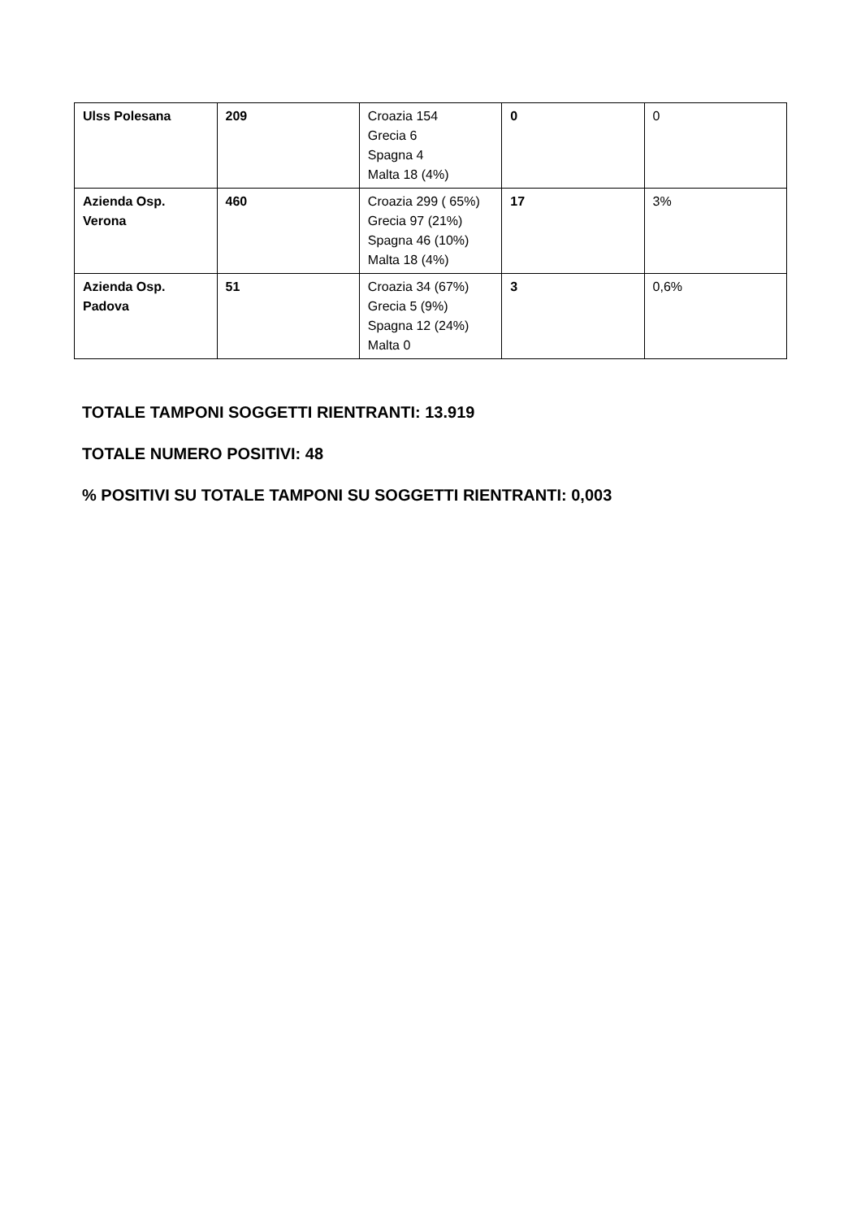| Ulss Polesana | 209 | Croazia 154 Grecia 6 Spagna 4 Malta 18 (4%) | 0 | 0 |
| Azienda Osp. Verona | 460 | Croazia 299 ( 65%) Grecia 97 (21%) Spagna 46 (10%) Malta 18 (4%) | 17 | 3% |
| Azienda Osp. Padova | 51 | Croazia 34 (67%) Grecia 5 (9%) Spagna 12 (24%) Malta 0 | 3 | 0,6% |
TOTALE TAMPONI SOGGETTI RIENTRANTI: 13.919
TOTALE NUMERO POSITIVI: 48
% POSITIVI SU TOTALE TAMPONI SU SOGGETTI RIENTRANTI: 0,003